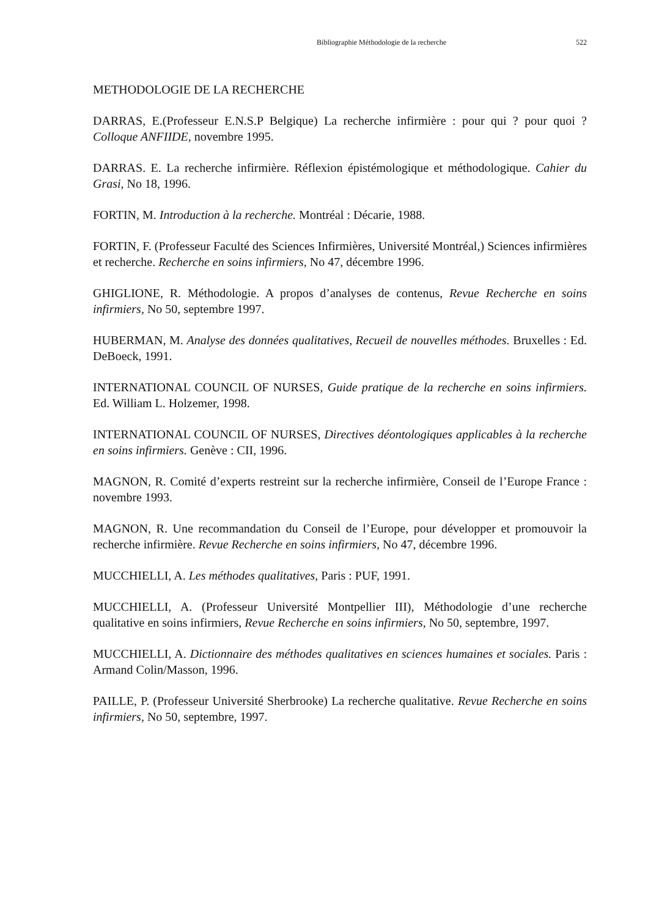Bibliographie Méthodologie de la recherche 522
METHODOLOGIE DE LA RECHERCHE
DARRAS, E.(Professeur E.N.S.P Belgique) La recherche infirmière : pour qui ? pour quoi ? Colloque ANFIIDE, novembre 1995.
DARRAS. E. La recherche infirmière. Réflexion épistémologique et méthodologique. Cahier du Grasi, No 18, 1996.
FORTIN, M. Introduction à la recherche. Montréal : Décarie, 1988.
FORTIN, F. (Professeur Faculté des Sciences Infirmières, Université Montréal,) Sciences infirmières et recherche. Recherche en soins infirmiers, No 47, décembre 1996.
GHIGLIONE, R. Méthodologie. A propos d’analyses de contenus, Revue Recherche en soins infirmiers, No 50, septembre 1997.
HUBERMAN, M. Analyse des données qualitatives, Recueil de nouvelles méthodes. Bruxelles : Ed. DeBoeck, 1991.
INTERNATIONAL COUNCIL OF NURSES, Guide pratique de la recherche en soins infirmiers. Ed. William L. Holzemer, 1998.
INTERNATIONAL COUNCIL OF NURSES, Directives déontologiques applicables à la recherche en soins infirmiers. Genève : CII, 1996.
MAGNON, R. Comité d’experts restreint sur la recherche infirmière, Conseil de l’Europe France : novembre 1993.
MAGNON, R. Une recommandation du Conseil de l’Europe, pour développer et promouvoir la recherche infirmière. Revue Recherche en soins infirmiers, No 47, décembre 1996.
MUCCHIELLI, A. Les méthodes qualitatives, Paris : PUF, 1991.
MUCCHIELLI, A. (Professeur Université Montpellier III), Méthodologie d’une recherche qualitative en soins infirmiers, Revue Recherche en soins infirmiers, No 50, septembre, 1997.
MUCCHIELLI, A. Dictionnaire des méthodes qualitatives en sciences humaines et sociales. Paris : Armand Colin/Masson, 1996.
PAILLE, P. (Professeur Université Sherbrooke) La recherche qualitative. Revue Recherche en soins infirmiers, No 50, septembre, 1997.